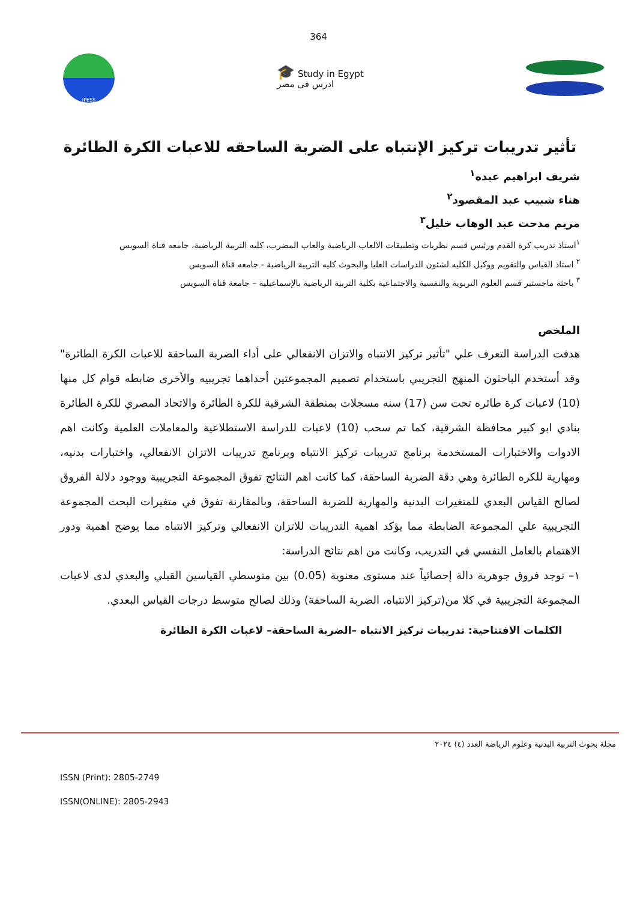364
JPESS
🎓 Study in Egypt
ادرس فى مصر
تأثير تدريبات تركيز الإنتباه على الضربة الساحقه للاعبات الكرة الطائرة
شريف ابراهيم عبده<sup>١</sup>
هناء شبيب عبد المقصود<sup>٢</sup>
مريم مدحت عبد الوهاب خليل<sup>٣</sup>
<sup>١</sup> استاذ تدريب كرة القدم ورئيس قسم نظريات وتطبيقات الالعاب الرياضية والعاب المضرب، كليه التربية الرياضية، جامعه قناة السويس
<sup>٢</sup> استاذ القياس والتقويم ووكيل الكليه لشئون الدراسات العليا والبحوث كليه التربية الرياضية - جامعه قناة السويس
<sup>٣</sup> باحثة ماجستير قسم العلوم التربوية والنفسية والاجتماعية بكلية التربية الرياضية بالإسماعيلية – جامعة قناة السويس
الملخص
هدفت الدراسة التعرف علي "تأثير تركيز الانتباه والاتزان الانفعالي على أداء الضربة الساحقة للاعبات الكرة الطائرة" وقد أستخدم الباحثون المنهج التجريبي باستخدام تصميم المجموعتين أحداهما تجريبيه والأخرى ضابطه قوام كل منها (10) لاعبات كرة طائره تحت سن (17) سنه مسجلات بمنطقة الشرقية للكرة الطائرة والاتحاد المصري للكرة الطائرة بنادي ابو كبير محافظة الشرقية، كما تم سحب (10) لاعبات للدراسة الاستطلاعية والمعاملات العلمية وكانت اهم الادوات والاختبارات المستخدمة برنامج تدريبات تركيز الانتباه وبرنامج تدريبات الاتزان الانفعالي، واختبارات بدنيه، ومهارية للكره الطائرة وهي دقة الضربة الساحقة، كما كانت اهم النتائج تفوق المجموعة التجريبية ووجود دلالة الفروق لصالح القياس البعدي للمتغيرات البدنية والمهارية للضربة الساحقة، وبالمقارنة تفوق في متغيرات البحث المجموعة التجريبية علي المجموعة الضابطة مما يؤكد اهمية التدريبات للاتزان الانفعالي وتركيز الانتباه مما يوضح اهمية ودور الاهتمام بالعامل النفسي في التدريب، وكانت من اهم نتائج الدراسة:
١– توجد فروق جوهرية دالة إحصائياً عند مستوى معنوية (0.05) بين متوسطي القياسين القبلي والبعدي لدى لاعبات المجموعة التجريبية في كلا من(تركيز الانتباه، الضربة الساحقة) وذلك لصالح متوسط درجات القياس البعدي.
الكلمات الافتتاحية: تدريبات تركيز الانتباه –الضربة الساحقة– لاعبات الكرة الطائرة
مجلة بحوث التربية البدنية وعلوم الرياضة العدد (٤) ٢٠٢٤
ISSN (Print): 2805-2749
ISSN(ONLINE): 2805-2943